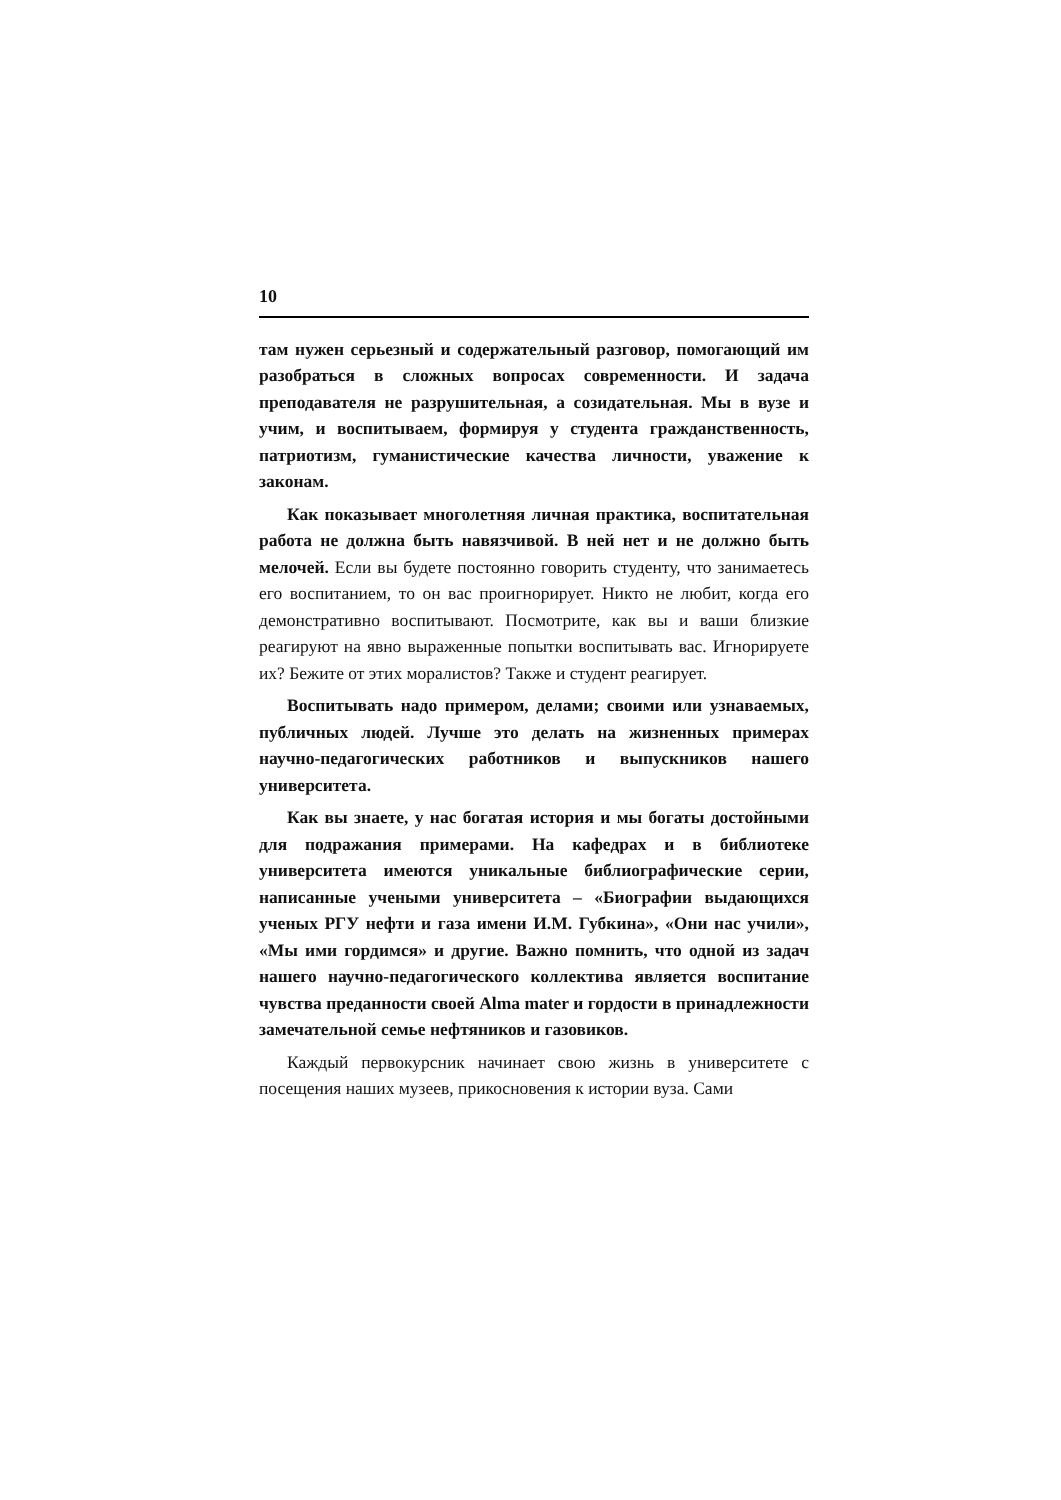10
там нужен серьезный и содержательный разговор, помогающий им разобраться в сложных вопросах современности. И задача преподавателя не разрушительная, а созидательная. Мы в вузе и учим, и воспитываем, формируя у студента гражданственность, патриотизм, гуманистические качества личности, уважение к законам.
Как показывает многолетняя личная практика, воспитательная работа не должна быть навязчивой. В ней нет и не должно быть мелочей. Если вы будете постоянно говорить студенту, что занимаетесь его воспитанием, то он вас проигнорирует. Никто не любит, когда его демонстративно воспитывают. Посмотрите, как вы и ваши близкие реагируют на явно выраженные попытки воспитывать вас. Игнорируете их? Бежите от этих моралистов? Также и студент реагирует.
Воспитывать надо примером, делами; своими или узнаваемых, публичных людей. Лучше это делать на жизненных примерах научно-педагогических работников и выпускников нашего университета.
Как вы знаете, у нас богатая история и мы богаты достойными для подражания примерами. На кафедрах и в библиотеке университета имеются уникальные библиографические серии, написанные учеными университета – «Биографии выдающихся ученых РГУ нефти и газа имени И.М. Губкина», «Они нас учили», «Мы ими гордимся» и другие. Важно помнить, что одной из задач нашего научно-педагогического коллектива является воспитание чувства преданности своей Alma mater и гордости в принадлежности замечательной семье нефтяников и газовиков.
Каждый первокурсник начинает свою жизнь в университете с посещения наших музеев, прикосновения к истории вуза. Сами